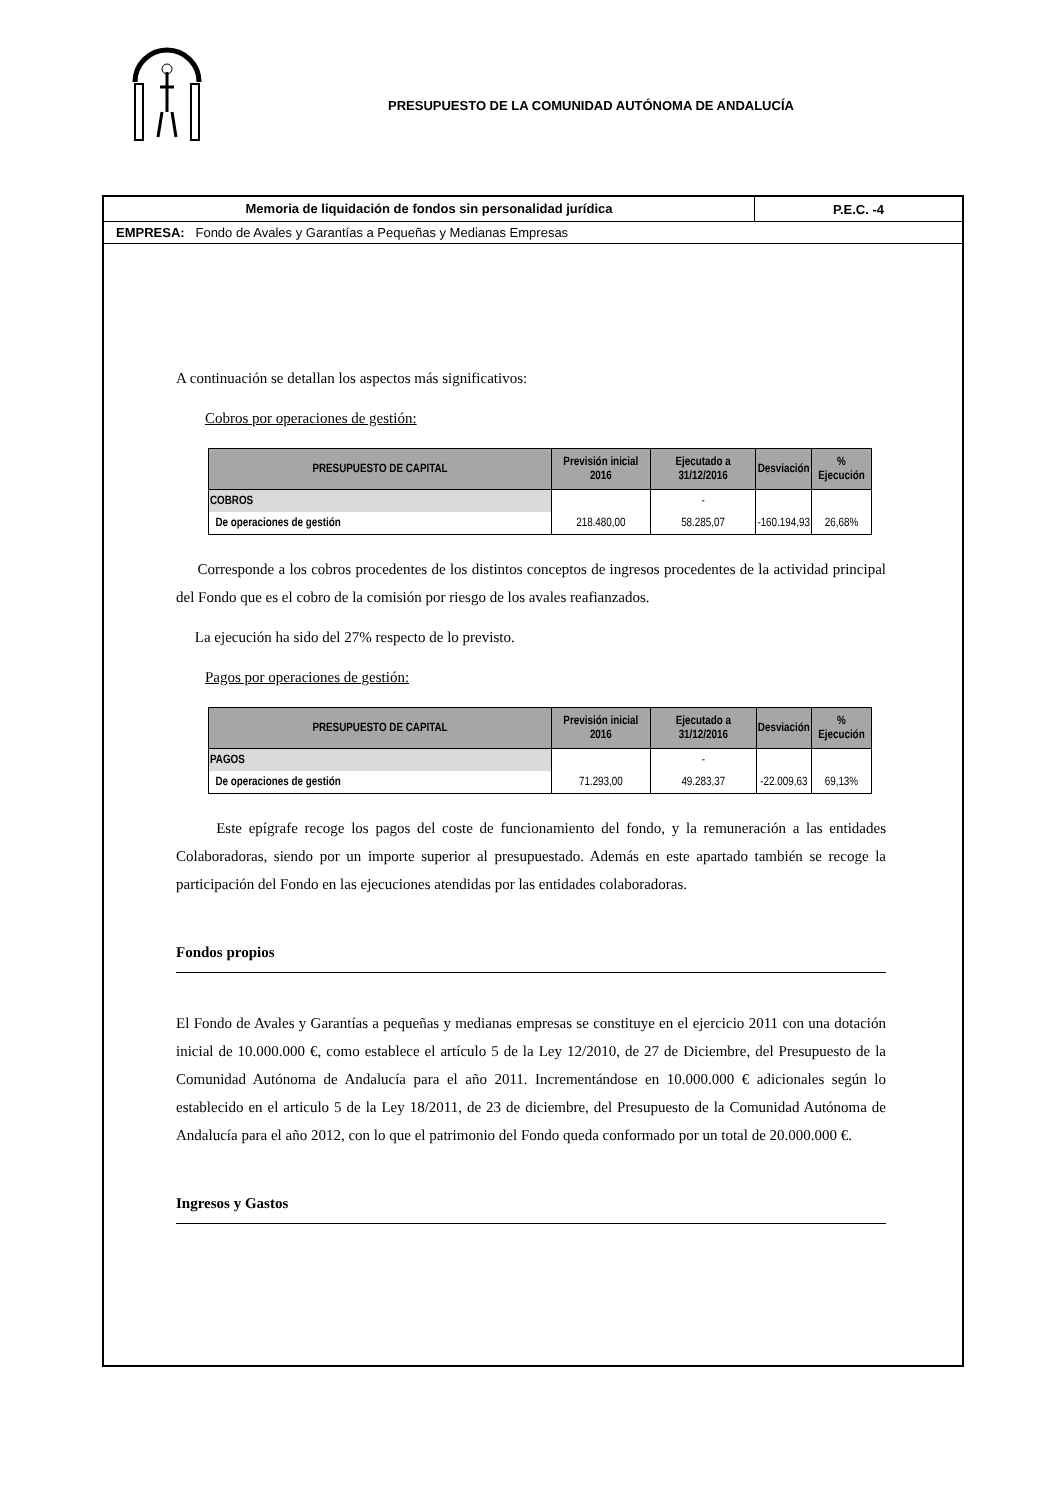PRESUPUESTO DE LA COMUNIDAD AUTÓNOMA DE ANDALUCÍA
Memoria de liquidación de fondos sin personalidad jurídica
P.E.C. -4
EMPRESA: Fondo de Avales y Garantías a Pequeñas y Medianas Empresas
A continuación se detallan los aspectos más significativos:
Cobros por operaciones de gestión:
| PRESUPUESTO DE CAPITAL | Previsión inicial 2016 | Ejecutado a 31/12/2016 | Desviación | % Ejecución |
| --- | --- | --- | --- | --- |
| COBROS | | - | | |
| De operaciones de gestión | 218.480,00 | 58.285,07 | -160.194,93 | 26,68% |
Corresponde a los cobros procedentes de los distintos conceptos de ingresos procedentes de la actividad principal del Fondo que es el cobro de la comisión por riesgo de los avales reafianzados.
La ejecución ha sido del 27% respecto de lo previsto.
Pagos por operaciones de gestión:
| PRESUPUESTO DE CAPITAL | Previsión inicial 2016 | Ejecutado a 31/12/2016 | Desviación | % Ejecución |
| --- | --- | --- | --- | --- |
| PAGOS | | - | | |
| De operaciones de gestión | 71.293,00 | 49.283,37 | -22.009,63 | 69,13% |
Este epígrafe recoge los pagos del coste de funcionamiento del fondo, y la remuneración a las entidades Colaboradoras, siendo por un importe superior al presupuestado. Además en este apartado también se recoge la participación del Fondo en las ejecuciones atendidas por las entidades colaboradoras.
Fondos propios
El Fondo de Avales y Garantías a pequeñas y medianas empresas se constituye en el ejercicio 2011 con una dotación inicial de 10.000.000 €, como establece el artículo 5 de la Ley 12/2010, de 27 de Diciembre, del Presupuesto de la Comunidad Autónoma de Andalucía para el año 2011. Incrementándose en 10.000.000 € adicionales según lo establecido en el articulo 5 de la Ley 18/2011, de 23 de diciembre, del Presupuesto de la Comunidad Autónoma de Andalucía para el año 2012, con lo que el patrimonio del Fondo queda conformado por un total de 20.000.000 €.
Ingresos y Gastos